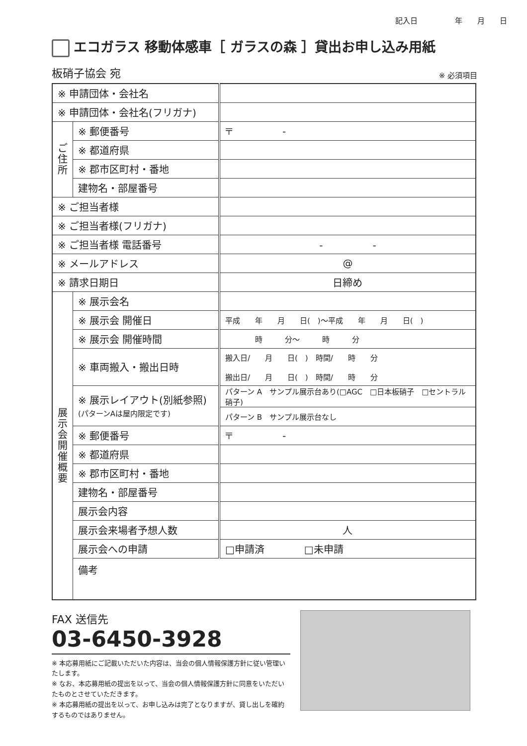記入日　　　　　年　　月　　日
エコガラス 移動体感車［ ガラスの森 ］貸出お申し込み用紙
板硝子協会 宛 ※ 必須項目
| ※ 申請団体・会社名 | | |
| ※ 申請団体・会社名(フリガナ) | | |
| ご 住 所 | ※ 郵便番号 | 〒 - |
| | ※ 都道府県 | |
| | ※ 郡市区町村・番地 | |
| | 建物名・部屋番号 | |
| ※ ご担当者様 | | |
| ※ ご担当者様(フリガナ) | | |
| ※ ご担当者様 電話番号 | | - - |
| ※ メールアドレス | | @ |
| ※ 請求日期日 | | 日締め |
| 展 示 会 開 催 概 要 | ※ 展示会名 | |
| | ※ 展示会 開催日 | 平成 年 月 日( )～平成 年 月 日( ) |
| | ※ 展示会 開催時間 | 時 分～ 時 分 |
| | ※ 車両搬入・搬出日時 | 搬入日/ 月 日( ) 時間/ 時 分 搬出日/ 月 日( ) 時間/ 時 分 |
| | ※ 展示レイアウト(別紙参照) (パターンAは屋内限定です) | パターン A サンプル展示台あり(□AGC □日本板硝子 □セントラル硝子) |
| | | パターン B サンプル展示台なし |
| | ※ 郵便番号 | 〒 - |
| | ※ 都道府県 | |
| | ※ 郡市区町村・番地 | |
| | 建物名・部屋番号 | |
| | 展示会内容 | |
| | 展示会来場者予想人数 | 人 |
| | 展示会への申請 | □申請済 □未申請 |
| | 備考 | |
FAX 送信先
03-6450-3928
※ 本応募用紙にご記載いただいた内容は、当会の個人情報保護方針に従い管理いたします。
※ なお、本応募用紙の提出を以って、当会の個人情報保護方針に同意をいただいたものとさせていただきます。
※ 本応募用紙の提出を以って、お申し込みは完了となりますが、貸し出しを確約するものではありません。